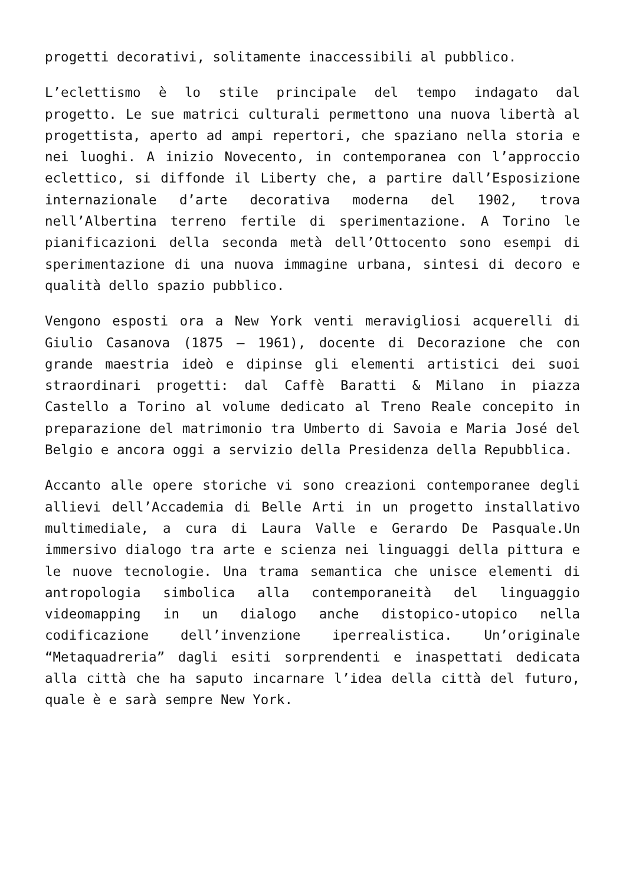progetti decorativi, solitamente inaccessibili al pubblico.
L’eclettismo è lo stile principale del tempo indagato dal progetto. Le sue matrici culturali permettono una nuova libertà al progettista, aperto ad ampi repertori, che spaziano nella storia e nei luoghi. A inizio Novecento, in contemporanea con l’approccio eclettico, si diffonde il Liberty che, a partire dall’Esposizione internazionale d’arte decorativa moderna del 1902, trova nell’Albertina terreno fertile di sperimentazione. A Torino le pianificazioni della seconda metà dell’Ottocento sono esempi di sperimentazione di una nuova immagine urbana, sintesi di decoro e qualità dello spazio pubblico.
Vengono esposti ora a New York venti meravigliosi acquerelli di Giulio Casanova (1875 – 1961), docente di Decorazione che con grande maestria ideò e dipinse gli elementi artistici dei suoi straordinari progetti: dal Caffè Baratti & Milano in piazza Castello a Torino al volume dedicato al Treno Reale concepito in preparazione del matrimonio tra Umberto di Savoia e Maria José del Belgio e ancora oggi a servizio della Presidenza della Repubblica.
Accanto alle opere storiche vi sono creazioni contemporanee degli allievi dell’Accademia di Belle Arti in un progetto installativo multimediale, a cura di Laura Valle e Gerardo De Pasquale.Un immersivo dialogo tra arte e scienza nei linguaggi della pittura e le nuove tecnologie. Una trama semantica che unisce elementi di antropologia simbolica alla contemporaneità del linguaggio videomapping in un dialogo anche distopico-utopico nella codificazione dell’invenzione iperrealistica. Un’originale “Metaquadreria” dagli esiti sorprendenti e inaspettati dedicata alla città che ha saputo incarnare l’idea della città del futuro, quale è e sarà sempre New York.